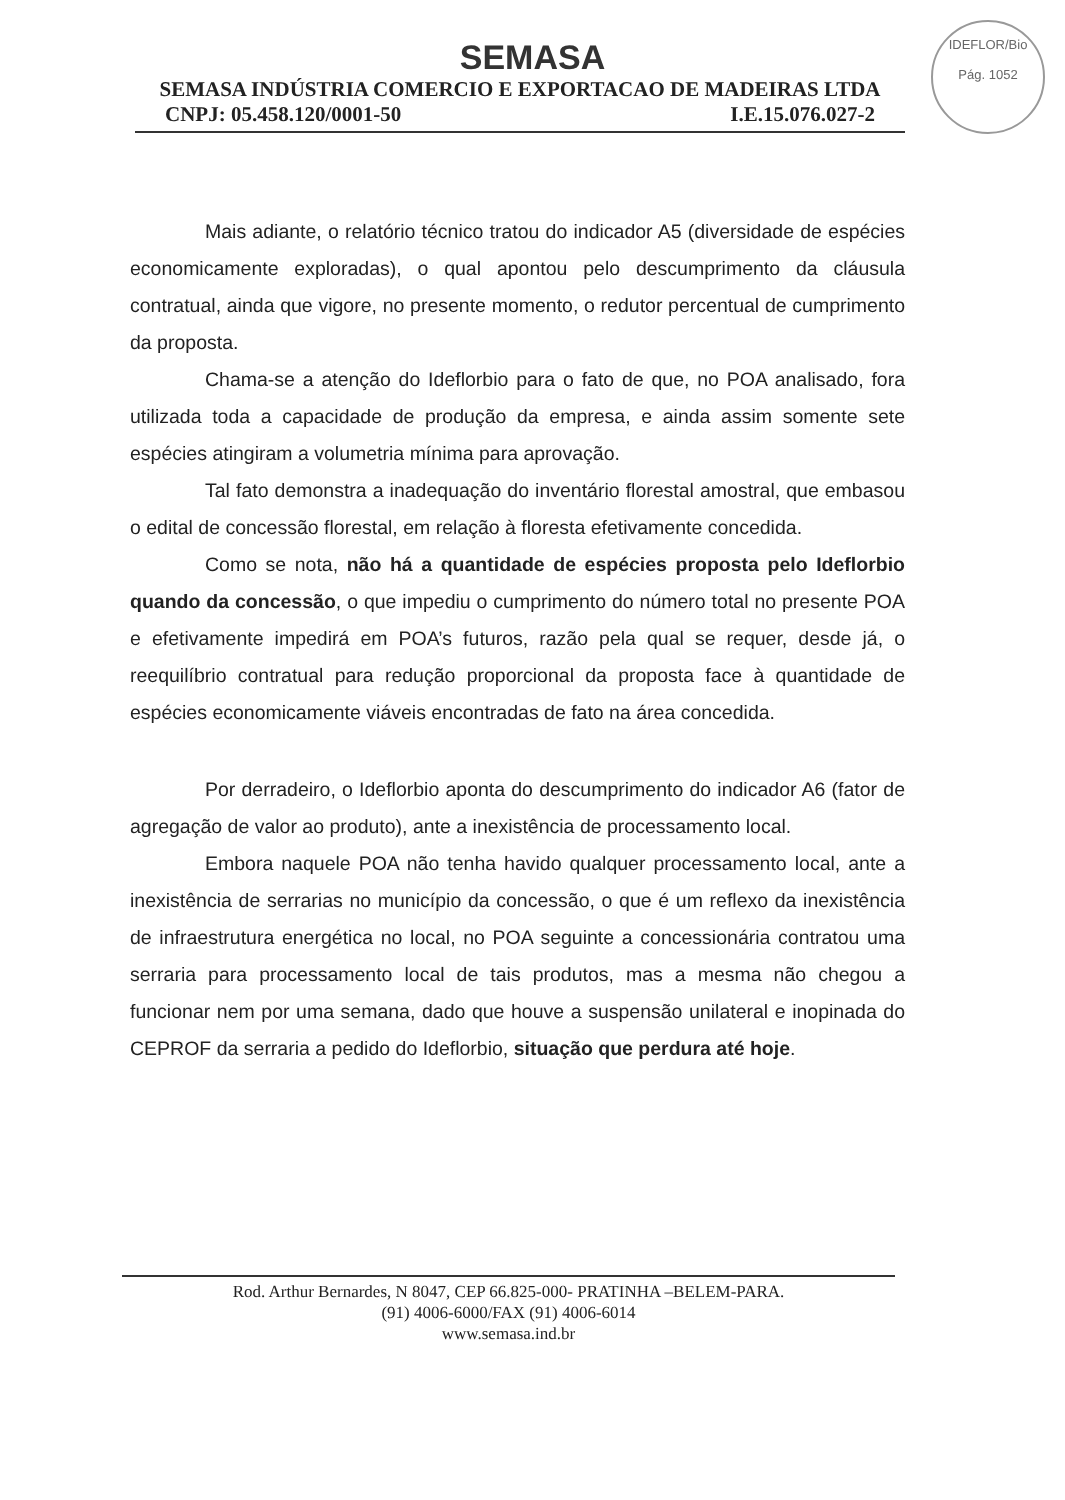IDEFLOR/Bio
Pág. 1052
SEMASA
SEMASA INDÚSTRIA COMERCIO E EXPORTACAO DE MADEIRAS LTDA
CNPJ: 05.458.120/0001-50 I.E.15.076.027-2
Mais adiante, o relatório técnico tratou do indicador A5 (diversidade de espécies economicamente exploradas), o qual apontou pelo descumprimento da cláusula contratual, ainda que vigore, no presente momento, o redutor percentual de cumprimento da proposta.
Chama-se a atenção do Ideflorbio para o fato de que, no POA analisado, fora utilizada toda a capacidade de produção da empresa, e ainda assim somente sete espécies atingiram a volumetria mínima para aprovação.
Tal fato demonstra a inadequação do inventário florestal amostral, que embasou o edital de concessão florestal, em relação à floresta efetivamente concedida.
Como se nota, não há a quantidade de espécies proposta pelo Ideflorbio quando da concessão, o que impediu o cumprimento do número total no presente POA e efetivamente impedirá em POA’s futuros, razão pela qual se requer, desde já, o reequilíbrio contratual para redução proporcional da proposta face à quantidade de espécies economicamente viáveis encontradas de fato na área concedida.
Por derradeiro, o Ideflorbio aponta do descumprimento do indicador A6 (fator de agregação de valor ao produto), ante a inexistência de processamento local.
Embora naquele POA não tenha havido qualquer processamento local, ante a inexistência de serrarias no município da concessão, o que é um reflexo da inexistência de infraestrutura energética no local, no POA seguinte a concessionária contratou uma serraria para processamento local de tais produtos, mas a mesma não chegou a funcionar nem por uma semana, dado que houve a suspensão unilateral e inopinada do CEPROF da serraria a pedido do Ideflorbio, situação que perdura até hoje.
Rod. Arthur Bernardes, N 8047, CEP 66.825-000- PRATINHA –BELEM-PARA.
(91) 4006-6000/FAX (91) 4006-6014
www.semasa.ind.br